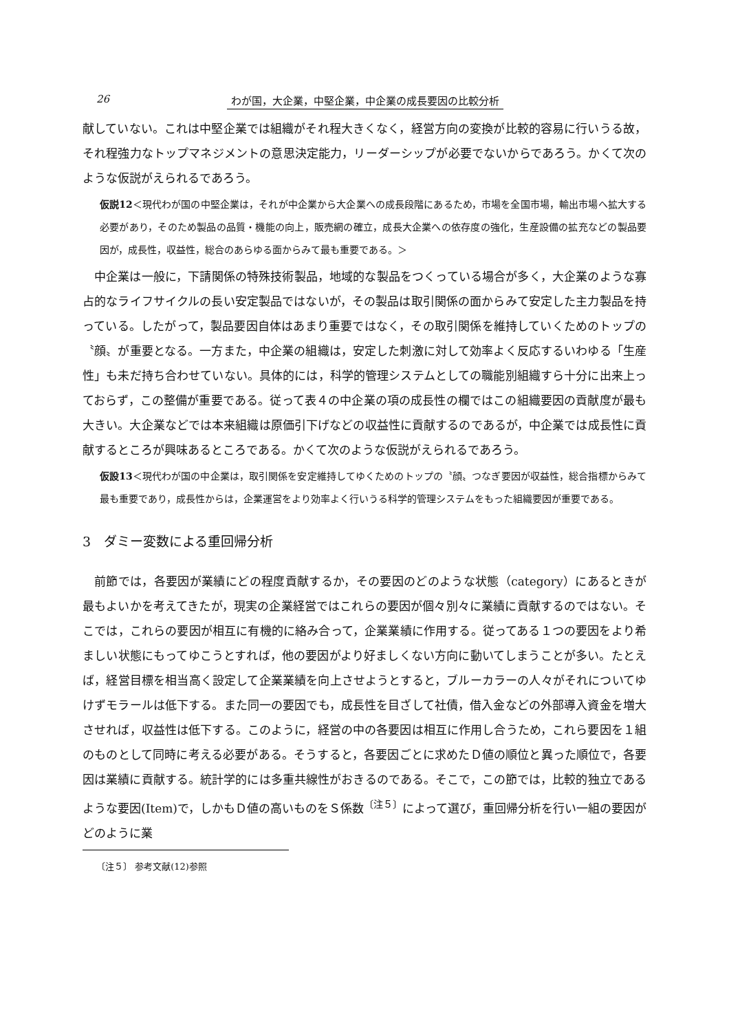26 わが国，大企業，中堅企業，中企業の成長要因の比較分析
献していない。これは中堅企業では組織がそれ程大きくなく，経営方向の変換が比較的容易に行いうる故，それ程強力なトップマネジメントの意思決定能力，リーダーシップが必要でないからであろう。かくて次のような仮説がえられるであろう。
仮説12＜現代わが国の中堅企業は，それが中企業から大企業への成長段階にあるため，市場を全国市場，輸出市場へ拡大する必要があり，そのため製品の品質・機能の向上，販売網の確立，成長大企業への依存度の強化，生産設備の拡充などの製品要因が，成長性，収益性，総合のあらゆる面からみて最も重要である。＞
中企業は一般に，下請関係の特殊技術製品，地域的な製品をつくっている場合が多く，大企業のような寡占的なライフサイクルの長い安定製品ではないが，その製品は取引関係の面からみて安定した主力製品を持っている。したがって，製品要因自体はあまり重要ではなく，その取引関係を維持していくためのトップの〝顔〟が重要となる。一方また，中企業の組織は，安定した刺激に対して効率よく反応するいわゆる「生産性」も未だ持ち合わせていない。具体的には，科学的管理システムとしての職能別組織すら十分に出来上っておらず，この整備が重要である。従って表４の中企業の項の成長性の欄ではこの組織要因の貢献度が最も大きい。大企業などでは本来組織は原価引下げなどの収益性に貢献するのであるが，中企業では成長性に貢献するところが興味あるところである。かくて次のような仮説がえられるであろう。
仮設13＜現代わが国の中企業は，取引関係を安定維持してゆくためのトップの〝顔〟つなぎ要因が収益性，総合指標からみて最も重要であり，成長性からは，企業運営をより効率よく行いうる科学的管理システムをもった組織要因が重要である。
3　ダミー変数による重回帰分析
前節では，各要因が業績にどの程度貢献するか，その要因のどのような状態（category）にあるときが最もよいかを考えてきたが，現実の企業経営ではこれらの要因が個々別々に業績に貢献するのではない。そこでは，これらの要因が相互に有機的に絡み合って，企業業績に作用する。従ってある１つの要因をより希ましい状態にもってゆこうとすれば，他の要因がより好ましくない方向に動いてしまうことが多い。たとえば，経営目標を相当高く設定して企業業績を向上させようとすると，ブルーカラーの人々がそれについてゆけずモラールは低下する。また同一の要因でも，成長性を目ざして社債，借入金などの外部導入資金を増大させれば，収益性は低下する。このように，経営の中の各要因は相互に作用し合うため，これら要因を１組のものとして同時に考える必要がある。そうすると，各要因ごとに求めたＤ値の順位と異った順位で，各要因は業績に貢献する。統計学的には多重共線性がおきるのである。そこで，この節では，比較的独立であるような要因(Item)で，しかもＤ値の高いものをＳ係数<sup>〔注５〕</sup>によって選び，重回帰分析を行い一組の要因がどのように業
〔注５〕 参考文献(12)参照